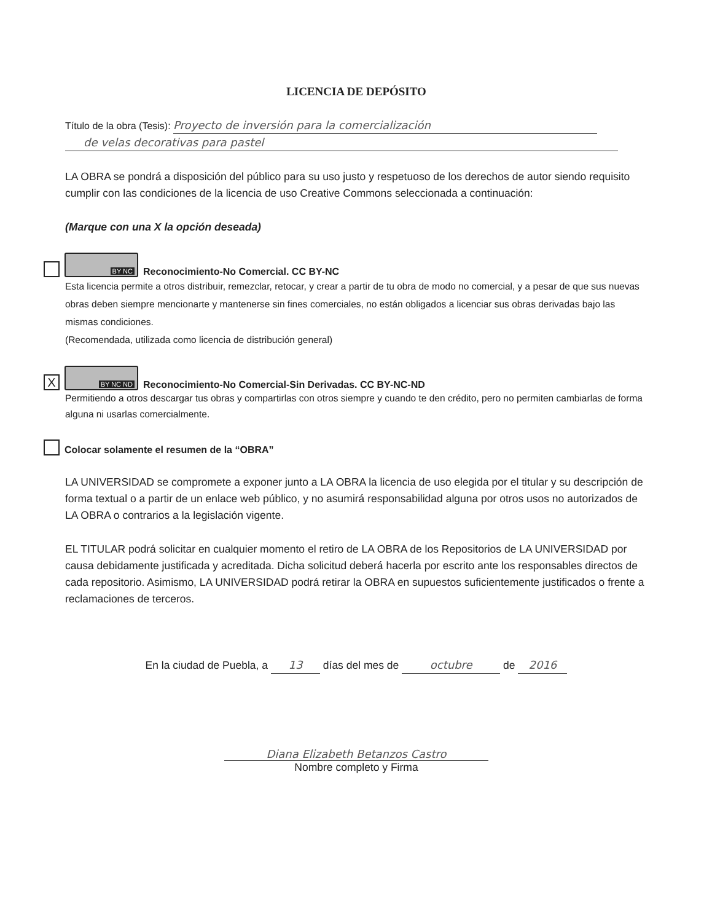LICENCIA DE DEPÓSITO
Título de la obra (Tesis): Proyecto de inversión para la comercialización
de velas decorativas para pastel
LA OBRA se pondrá a disposición del público para su uso justo y respetuoso de los derechos de autor siendo requisito cumplir con las condiciones de la licencia de uso Creative Commons seleccionada a continuación:
(Marque con una X la opción deseada)
BY NC
Reconocimiento-No Comercial. CC BY-NC
Esta licencia permite a otros distribuir, remezclar, retocar, y crear a partir de tu obra de modo no comercial, y a pesar de que sus nuevas obras deben siempre mencionarte y mantenerse sin fines comerciales, no están obligados a licenciar sus obras derivadas bajo las mismas condiciones.
(Recomendada, utilizada como licencia de distribución general)
X
BY NC ND
Reconocimiento-No Comercial-Sin Derivadas. CC BY-NC-ND
Permitiendo a otros descargar tus obras y compartirlas con otros siempre y cuando te den crédito, pero no permiten cambiarlas de forma alguna ni usarlas comercialmente.
Colocar solamente el resumen de la “OBRA”
LA UNIVERSIDAD se compromete a exponer junto a LA OBRA la licencia de uso elegida por el titular y su descripción de forma textual o a partir de un enlace web público, y no asumirá responsabilidad alguna por otros usos no autorizados de LA OBRA o contrarios a la legislación vigente.
EL TITULAR podrá solicitar en cualquier momento el retiro de LA OBRA de los Repositorios de LA UNIVERSIDAD por causa debidamente justificada y acreditada. Dicha solicitud deberá hacerla por escrito ante los responsables directos de cada repositorio. Asimismo, LA UNIVERSIDAD podrá retirar la OBRA en supuestos suficientemente justificados o frente a reclamaciones de terceros.
En la ciudad de Puebla, a 13 días del mes de octubre de 2016
Diana Elizabeth Betanzos Castro
Nombre completo y Firma